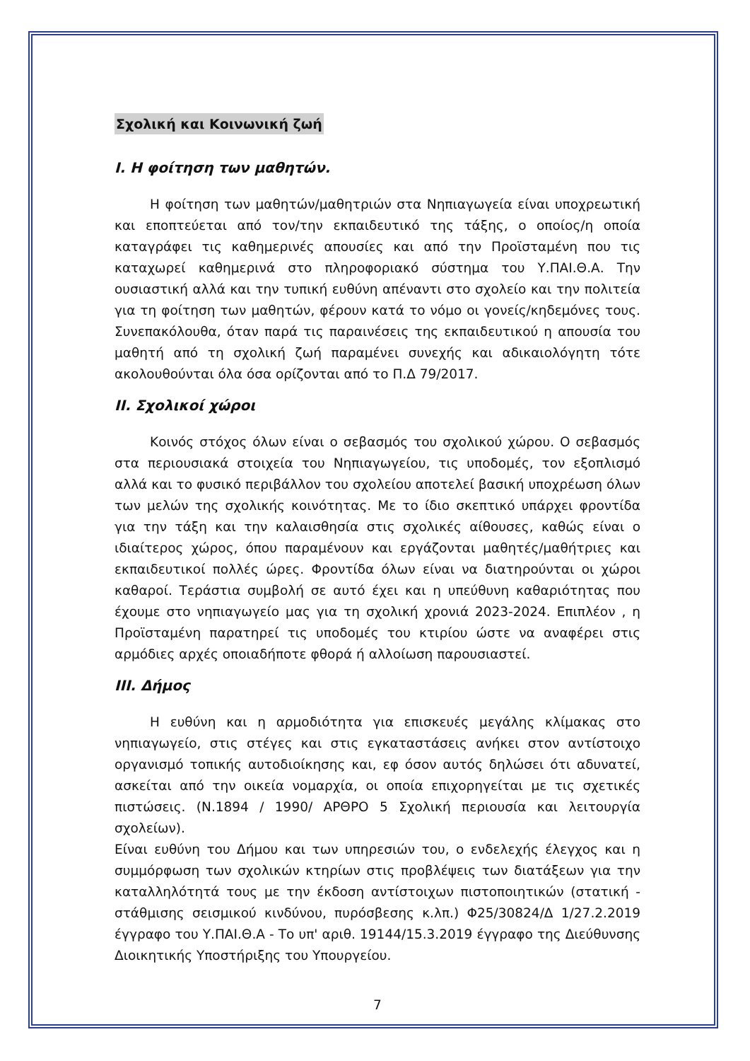Σχολική και Κοινωνική ζωή
I. Η φοίτηση των μαθητών.
Η φοίτηση των μαθητών/μαθητριών στα Νηπιαγωγεία είναι υποχρεωτική και εποπτεύεται από τον/την εκπαιδευτικό της τάξης, ο οποίος/η οποία καταγράφει τις καθημερινές απουσίες και από την Προϊσταμένη που τις καταχωρεί καθημερινά στο πληροφοριακό σύστημα του Υ.ΠΑΙ.Θ.Α. Την ουσιαστική αλλά και την τυπική ευθύνη απέναντι στο σχολείο και την πολιτεία για τη φοίτηση των μαθητών, φέρουν κατά το νόμο οι γονείς/κηδεμόνες τους. Συνεπακόλουθα, όταν παρά τις παραινέσεις της εκπαιδευτικού η απουσία του μαθητή από τη σχολική ζωή παραμένει συνεχής και αδικαιολόγητη τότε ακολουθούνται όλα όσα ορίζονται από το Π.Δ 79/2017.
II. Σχολικοί χώροι
Κοινός στόχος όλων είναι ο σεβασμός του σχολικού χώρου. Ο σεβασμός στα περιουσιακά στοιχεία του Νηπιαγωγείου, τις υποδομές, τον εξοπλισμό αλλά και το φυσικό περιβάλλον του σχολείου αποτελεί βασική υποχρέωση όλων των μελών της σχολικής κοινότητας. Με το ίδιο σκεπτικό υπάρχει φροντίδα για την τάξη και την καλαισθησία στις σχολικές αίθουσες, καθώς είναι ο ιδιαίτερος χώρος, όπου παραμένουν και εργάζονται μαθητές/μαθήτριες και εκπαιδευτικοί πολλές ώρες. Φροντίδα όλων είναι να διατηρούνται οι χώροι καθαροί. Τεράστια συμβολή σε αυτό έχει και η υπεύθυνη καθαριότητας που έχουμε στο νηπιαγωγείο μας για τη σχολική χρονιά 2023-2024. Επιπλέον , η Προϊσταμένη παρατηρεί τις υποδομές του κτιρίου ώστε να αναφέρει στις αρμόδιες αρχές οποιαδήποτε φθορά ή αλλοίωση παρουσιαστεί.
III. Δήμος
Η ευθύνη και η αρμοδιότητα για επισκευές μεγάλης κλίμακας στο νηπιαγωγείο, στις στέγες και στις εγκαταστάσεις ανήκει στον αντίστοιχο οργανισμό τοπικής αυτοδιοίκησης και, εφ όσον αυτός δηλώσει ότι αδυνατεί, ασκείται από την οικεία νομαρχία, οι οποία επιχορηγείται με τις σχετικές πιστώσεις. (Ν.1894 / 1990/ ΑΡΘΡΟ 5 Σχολική περιουσία και λειτουργία σχολείων).
Είναι ευθύνη του Δήμου και των υπηρεσιών του, ο ενδελεχής έλεγχος και η συμμόρφωση των σχολικών κτηρίων στις προβλέψεις των διατάξεων για την καταλληλότητά τους με την έκδοση αντίστοιχων πιστοποιητικών (στατική - στάθμισης σεισμικού κινδύνου, πυρόσβεσης κ.λπ.) Φ25/30824/Δ 1/27.2.2019 έγγραφο του Υ.ΠΑΙ.Θ.Α - Το υπ' αριθ. 19144/15.3.2019 έγγραφο της Διεύθυνσης Διοικητικής Υποστήριξης του Υπουργείου.
7